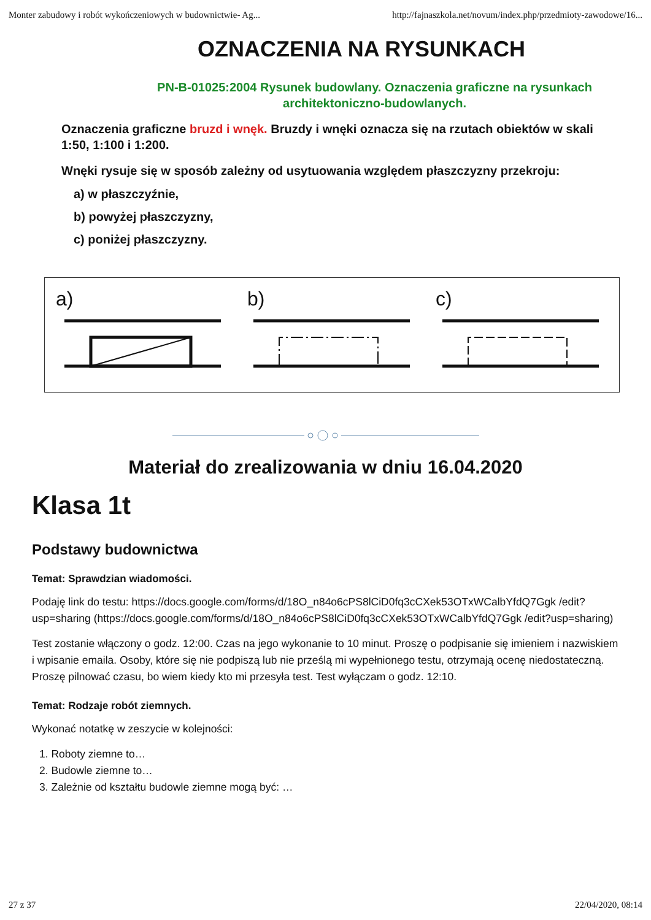Monter zabudowy i robót wykończeniowych w budownictwie- Ag... http://fajnaszkola.net/novum/index.php/przedmioty-zawodowe/16...
OZNACZENIA NA RYSUNKACH
PN-B-01025:2004 Rysunek budowlany. Oznaczenia graficzne na rysunkach architektoniczno-budowlanych.
Oznaczenia graficzne bruzd i wnęk. Bruzdy i wnęki oznacza się na rzutach obiektów w skali 1:50, 1:100 i 1:200.
Wnęki rysuje się w sposób zależny od usytuowania względem płaszczyzny przekroju:
a) w płaszczyźnie,
b) powyżej płaszczyzny,
c) poniżej płaszczyzny.
a)
b)
c)
Materiał do zrealizowania w dniu 16.04.2020
Klasa 1t
Podstawy budownictwa
Temat: Sprawdzian wiadomości.
Podaję link do testu: https://docs.google.com/forms/d/18O_n84o6cPS8lCiD0fq3cCXek53OTxWCalbYfdQ7Ggk /edit?usp=sharing (https://docs.google.com/forms/d/18O_n84o6cPS8lCiD0fq3cCXek53OTxWCalbYfdQ7Ggk /edit?usp=sharing)
Test zostanie włączony o godz. 12:00. Czas na jego wykonanie to 10 minut. Proszę o podpisanie się imieniem i nazwiskiem i wpisanie emaila. Osoby, które się nie podpiszą lub nie prześlą mi wypełnionego testu, otrzymają ocenę niedostateczną. Proszę pilnować czasu, bo wiem kiedy kto mi przesyła test. Test wyłączam o godz. 12:10.
Temat: Rodzaje robót ziemnych.
Wykonać notatkę w zeszycie w kolejności:
1. Roboty ziemne to…
2. Budowle ziemne to…
3. Zależnie od kształtu budowle ziemne mogą być: …
27 z 37 22/04/2020, 08:14